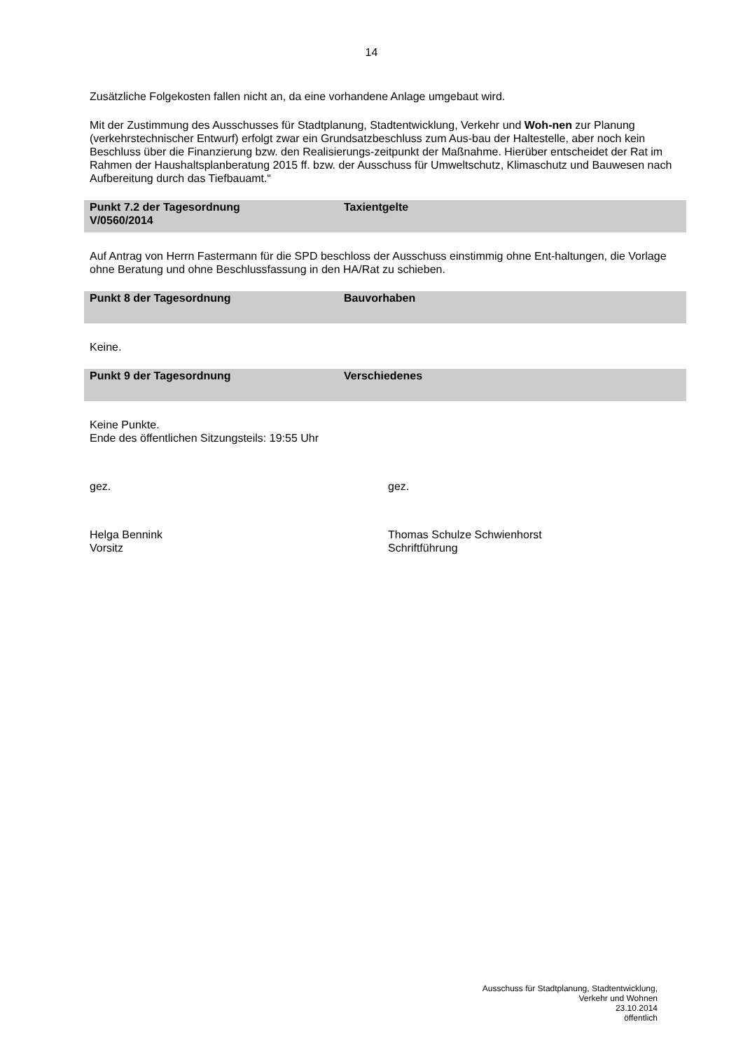14
Zusätzliche Folgekosten fallen nicht an, da eine vorhandene Anlage umgebaut wird.
Mit der Zustimmung des Ausschusses für Stadtplanung, Stadtentwicklung, Verkehr und Woh-nen zur Planung (verkehrstechnischer Entwurf) erfolgt zwar ein Grundsatzbeschluss zum Aus-bau der Haltestelle, aber noch kein Beschluss über die Finanzierung bzw. den Realisierungs-zeitpunkt der Maßnahme. Hierüber entscheidet der Rat im Rahmen der Haushaltsplanberatung 2015 ff. bzw. der Ausschuss für Umweltschutz, Klimaschutz und Bauwesen nach Aufbereitung durch das Tiefbauamt.“
Punkt 7.2 der Tagesordnung
V/0560/2014
Taxientgelte
Auf Antrag von Herrn Fastermann für die SPD beschloss der Ausschuss einstimmig ohne Ent-haltungen, die Vorlage ohne Beratung und ohne Beschlussfassung in den HA/Rat zu schieben.
Punkt 8 der Tagesordnung Bauvorhaben
Keine.
Punkt 9 der Tagesordnung Verschiedenes
Keine Punkte.
Ende des öffentlichen Sitzungsteils: 19:55 Uhr
gez. gez.
Helga Bennink
Vorsitz
Thomas Schulze Schwienhorst
Schriftführung
Ausschuss für Stadtplanung, Stadtentwicklung,
Verkehr und Wohnen
23.10.2014
öffentlich